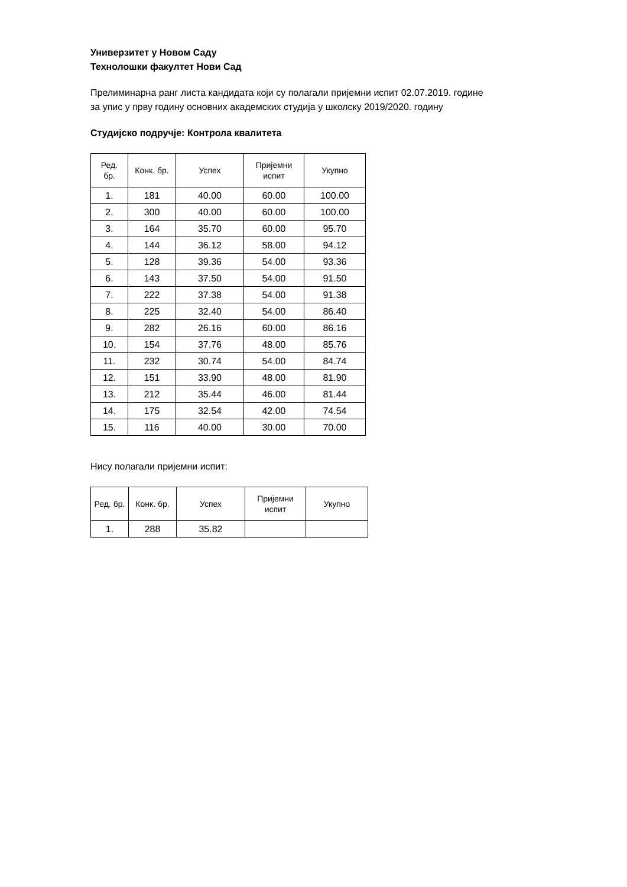Универзитет у Новом Саду
Технолошки факултет Нови Сад
Прелиминарна ранг листа кандидата који су полагали пријемни испит 02.07.2019. године
за упис у прву годину основних академских студија у школску 2019/2020. годину
Студијско подручје: Контрола квалитета
| Ред. бр. | Конк. бр. | Успех | Пријемни испит | Укупно |
| --- | --- | --- | --- | --- |
| 1. | 181 | 40.00 | 60.00 | 100.00 |
| 2. | 300 | 40.00 | 60.00 | 100.00 |
| 3. | 164 | 35.70 | 60.00 | 95.70 |
| 4. | 144 | 36.12 | 58.00 | 94.12 |
| 5. | 128 | 39.36 | 54.00 | 93.36 |
| 6. | 143 | 37.50 | 54.00 | 91.50 |
| 7. | 222 | 37.38 | 54.00 | 91.38 |
| 8. | 225 | 32.40 | 54.00 | 86.40 |
| 9. | 282 | 26.16 | 60.00 | 86.16 |
| 10. | 154 | 37.76 | 48.00 | 85.76 |
| 11. | 232 | 30.74 | 54.00 | 84.74 |
| 12. | 151 | 33.90 | 48.00 | 81.90 |
| 13. | 212 | 35.44 | 46.00 | 81.44 |
| 14. | 175 | 32.54 | 42.00 | 74.54 |
| 15. | 116 | 40.00 | 30.00 | 70.00 |
Нису полагали пријемни испит:
| Ред. бр. | Конк. бр. | Успех | Пријемни испит | Укупно |
| --- | --- | --- | --- | --- |
| 1. | 288 | 35.82 | | |